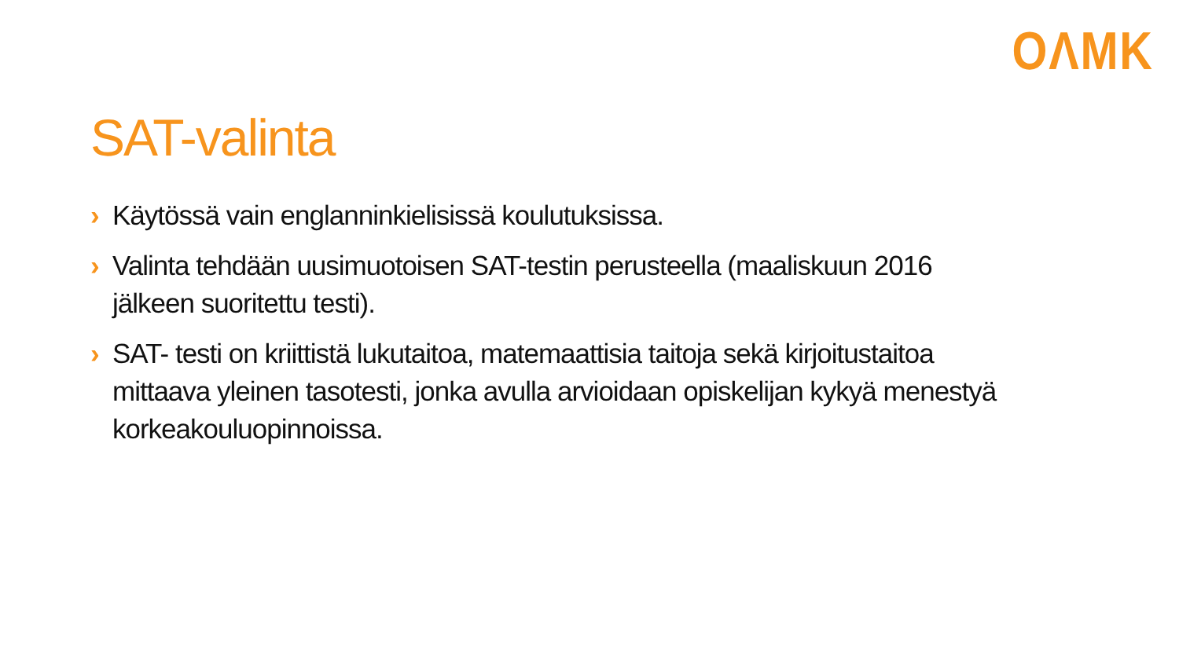OΛMK
SAT-valinta
› Käytössä vain englanninkielisissä koulutuksissa.
› Valinta tehdään uusimuotoisen SAT-testin perusteella (maaliskuun 2016 jälkeen suoritettu testi).
› SAT- testi on kriittistä lukutaitoa, matemaattisia taitoja sekä kirjoitustaitoa mittaava yleinen tasotesti, jonka avulla arvioidaan opiskelijan kykyä menestyä korkeakouluopinnoissa.